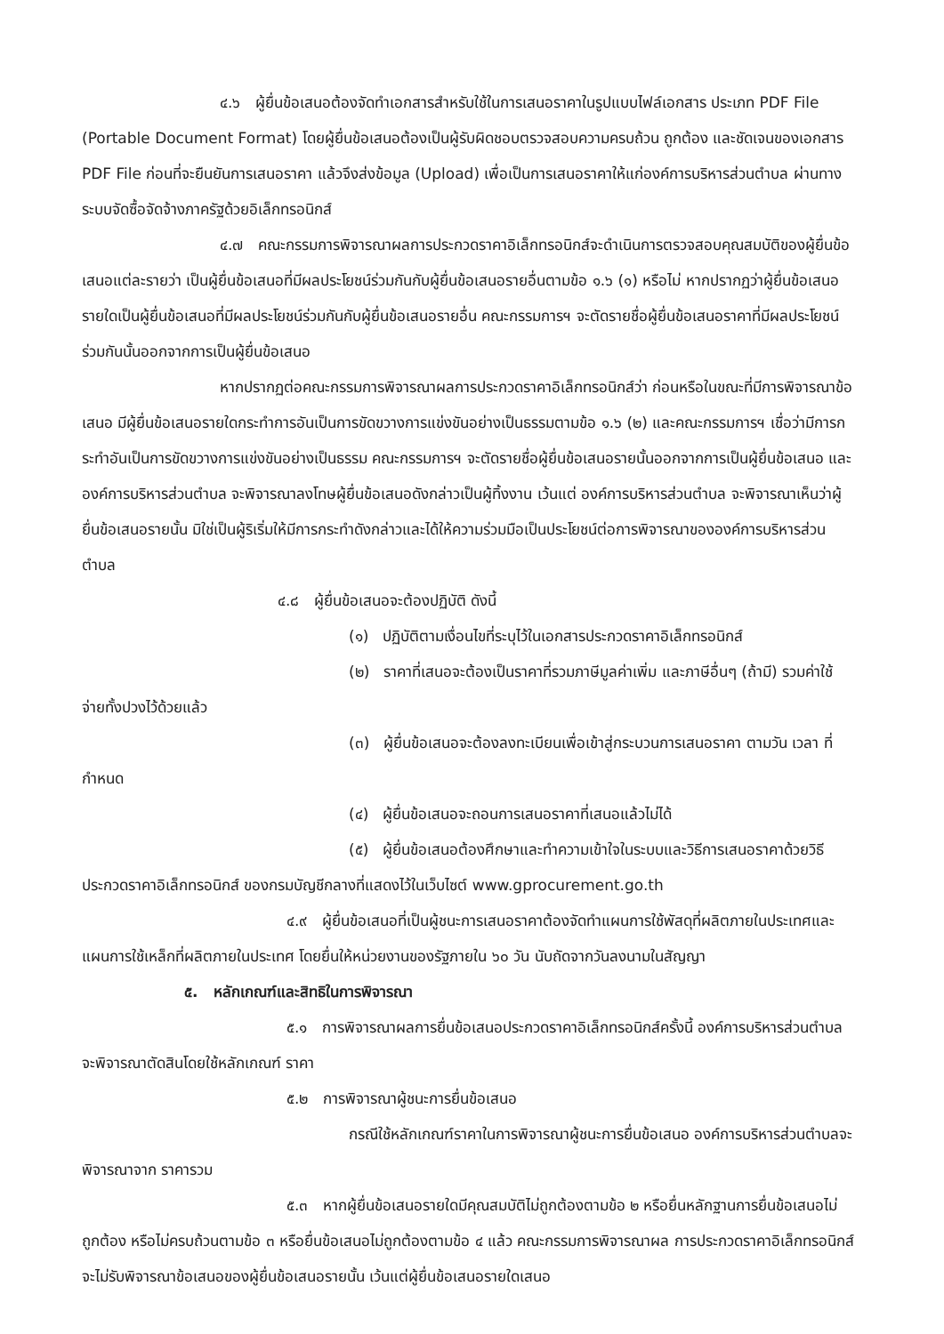๔.๖ ผู้ยื่นข้อเสนอต้องจัดทำเอกสารสำหรับใช้ในการเสนอราคาในรูปแบบไฟล์เอกสาร ประเภท PDF File (Portable Document Format) โดยผู้ยื่นข้อเสนอต้องเป็นผู้รับผิดชอบตรวจสอบความครบถ้วน ถูกต้อง และชัดเจนของเอกสาร PDF File ก่อนที่จะยืนยันการเสนอราคา แล้วจึงส่งข้อมูล (Upload) เพื่อเป็นการเสนอราคาให้แก่องค์การบริหารส่วนตำบล ผ่านทางระบบจัดซื้อจัดจ้างภาครัฐด้วยอิเล็กทรอนิกส์
๔.๗ คณะกรรมการพิจารณาผลการประกวดราคาอิเล็กทรอนิกส์จะดำเนินการตรวจสอบคุณสมบัติของผู้ยื่นข้อเสนอแต่ละรายว่า เป็นผู้ยื่นข้อเสนอที่มีผลประโยชน์ร่วมกันกับผู้ยื่นข้อเสนอรายอื่นตามข้อ ๑.๖ (๑) หรือไม่ หากปรากฏว่าผู้ยื่นข้อเสนอรายใดเป็นผู้ยื่นข้อเสนอที่มีผลประโยชน์ร่วมกันกับผู้ยื่นข้อเสนอรายอื่น คณะกรรมการฯ จะตัดรายชื่อผู้ยื่นข้อเสนอราคาที่มีผลประโยชน์ร่วมกันนั้นออกจากการเป็นผู้ยื่นข้อเสนอ
หากปรากฏต่อคณะกรรมการพิจารณาผลการประกวดราคาอิเล็กทรอนิกส์ว่า ก่อนหรือในขณะที่มีการพิจารณาข้อเสนอ มีผู้ยื่นข้อเสนอรายใดกระทำการอันเป็นการขัดขวางการแข่งขันอย่างเป็นธรรมตามข้อ ๑.๖ (๒) และคณะกรรมการฯ เชื่อว่ามีการกระทำอันเป็นการขัดขวางการแข่งขันอย่างเป็นธรรม คณะกรรมการฯ จะตัดรายชื่อผู้ยื่นข้อเสนอรายนั้นออกจากการเป็นผู้ยื่นข้อเสนอ และองค์การบริหารส่วนตำบล จะพิจารณาลงโทษผู้ยื่นข้อเสนอดังกล่าวเป็นผู้ทิ้งงาน เว้นแต่ องค์การบริหารส่วนตำบล จะพิจารณาเห็นว่าผู้ยื่นข้อเสนอรายนั้น มิใช่เป็นผู้ริเริ่มให้มีการกระทำดังกล่าวและได้ให้ความร่วมมือเป็นประโยชน์ต่อการพิจารณาขององค์การบริหารส่วนตำบล
๔.๘ ผู้ยื่นข้อเสนอจะต้องปฏิบัติ ดังนี้
(๑) ปฏิบัติตามเงื่อนไขที่ระบุไว้ในเอกสารประกวดราคาอิเล็กทรอนิกส์
(๒) ราคาที่เสนอจะต้องเป็นราคาที่รวมภาษีมูลค่าเพิ่ม และภาษีอื่นๆ (ถ้ามี) รวมค่าใช้จ่ายทั้งปวงไว้ด้วยแล้ว
(๓) ผู้ยื่นข้อเสนอจะต้องลงทะเบียนเพื่อเข้าสู่กระบวนการเสนอราคา ตามวัน เวลา ที่กำหนด
(๔) ผู้ยื่นข้อเสนอจะถอนการเสนอราคาที่เสนอแล้วไม่ได้
(๕) ผู้ยื่นข้อเสนอต้องศึกษาและทำความเข้าใจในระบบและวิธีการเสนอราคาด้วยวิธีประกวดราคาอิเล็กทรอนิกส์ ของกรมบัญชีกลางที่แสดงไว้ในเว็บไซต์ www.gprocurement.go.th
๔.๙ ผู้ยื่นข้อเสนอที่เป็นผู้ชนะการเสนอราคาต้องจัดทำแผนการใช้พัสดุที่ผลิตภายในประเทศและแผนการใช้เหล็กที่ผลิตภายในประเทศ โดยยื่นให้หน่วยงานของรัฐภายใน ๖๐ วัน นับถัดจากวันลงนามในสัญญา
๕. หลักเกณฑ์และสิทธิในการพิจารณา
๕.๑ การพิจารณาผลการยื่นข้อเสนอประกวดราคาอิเล็กทรอนิกส์ครั้งนี้ องค์การบริหารส่วนตำบลจะพิจารณาตัดสินโดยใช้หลักเกณฑ์ ราคา
๕.๒ การพิจารณาผู้ชนะการยื่นข้อเสนอ
กรณีใช้หลักเกณฑ์ราคาในการพิจารณาผู้ชนะการยื่นข้อเสนอ องค์การบริหารส่วนตำบลจะพิจารณาจาก ราคารวม
๕.๓ หากผู้ยื่นข้อเสนอรายใดมีคุณสมบัติไม่ถูกต้องตามข้อ ๒ หรือยื่นหลักฐานการยื่นข้อเสนอไม่ถูกต้อง หรือไม่ครบถ้วนตามข้อ ๓ หรือยื่นข้อเสนอไม่ถูกต้องตามข้อ ๔ แล้ว คณะกรรมการพิจารณาผล การประกวดราคาอิเล็กทรอนิกส์จะไม่รับพิจารณาข้อเสนอของผู้ยื่นข้อเสนอรายนั้น เว้นแต่ผู้ยื่นข้อเสนอรายใดเสนอ